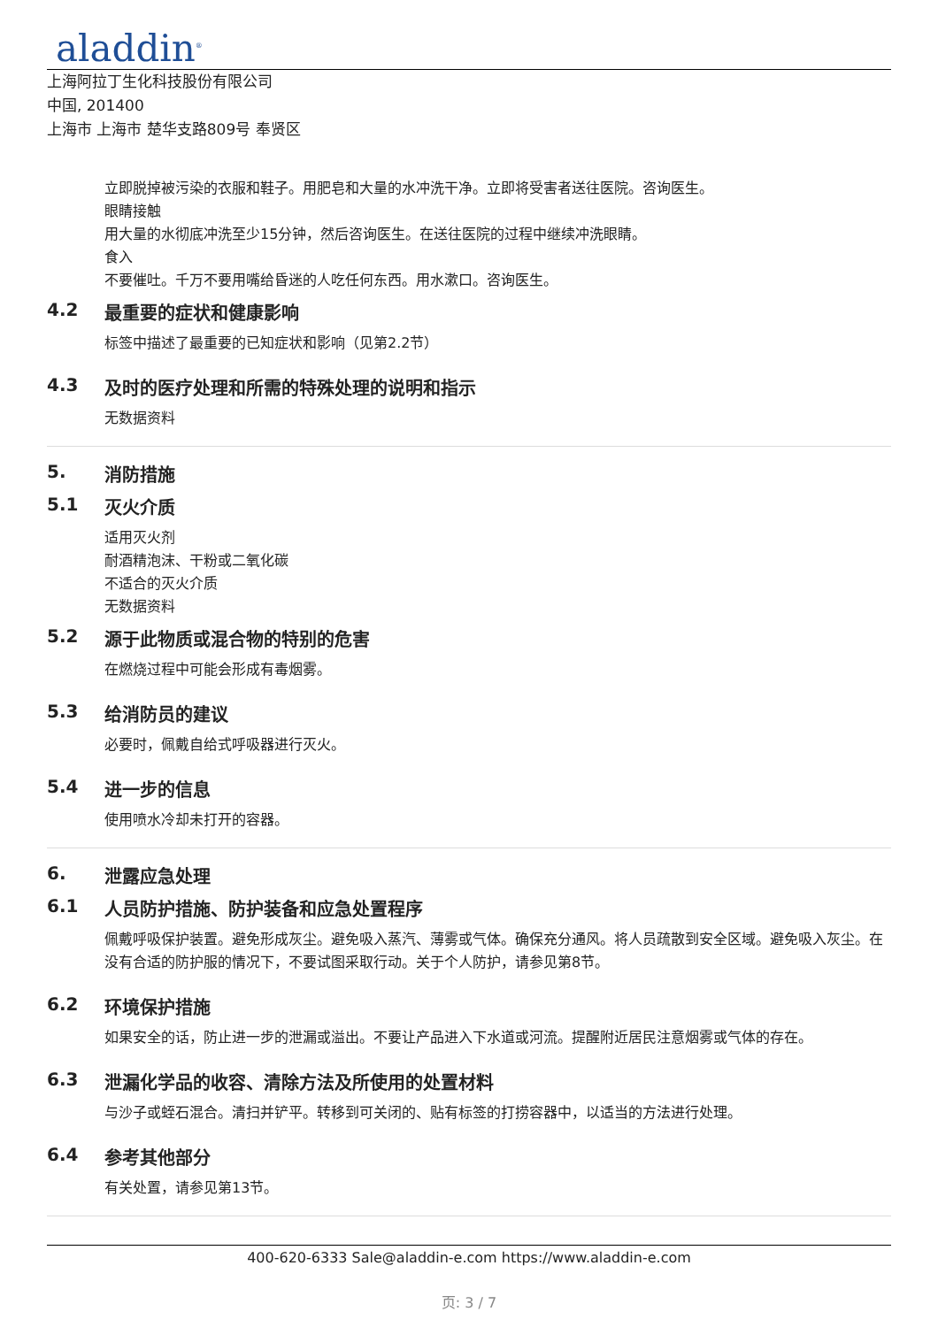aladdin<sup>®</sup>
上海阿拉丁生化科技股份有限公司
中国, 201400
上海市 上海市 楚华支路809号 奉贤区
立即脱掉被污染的衣服和鞋子。用肥皂和大量的水冲洗干净。立即将受害者送往医院。咨询医生。
眼睛接触
用大量的水彻底冲洗至少15分钟，然后咨询医生。在送往医院的过程中继续冲洗眼睛。
食入
不要催吐。千万不要用嘴给昏迷的人吃任何东西。用水漱口。咨询医生。
4.2 最重要的症状和健康影响
标签中描述了最重要的已知症状和影响（见第2.2节）
4.3 及时的医疗处理和所需的特殊处理的说明和指示
无数据资料
5. 消防措施
5.1 灭火介质
适用灭火剂
耐酒精泡沫、干粉或二氧化碳
不适合的灭火介质
无数据资料
5.2 源于此物质或混合物的特别的危害
在燃烧过程中可能会形成有毒烟雾。
5.3 给消防员的建议
必要时，佩戴自给式呼吸器进行灭火。
5.4 进一步的信息
使用喷水冷却未打开的容器。
6. 泄露应急处理
6.1 人员防护措施、防护装备和应急处置程序
佩戴呼吸保护装置。避免形成灰尘。避免吸入蒸汽、薄雾或气体。确保充分通风。将人员疏散到安全区域。避免吸入灰尘。在没有合适的防护服的情况下，不要试图采取行动。关于个人防护，请参见第8节。
6.2 环境保护措施
如果安全的话，防止进一步的泄漏或溢出。不要让产品进入下水道或河流。提醒附近居民注意烟雾或气体的存在。
6.3 泄漏化学品的收容、清除方法及所使用的处置材料
与沙子或蛭石混合。清扫并铲平。转移到可关闭的、贴有标签的打捞容器中，以适当的方法进行处理。
6.4 参考其他部分
有关处置，请参见第13节。
400-620-6333 Sale@aladdin-e.com https://www.aladdin-e.com
页: 3 / 7